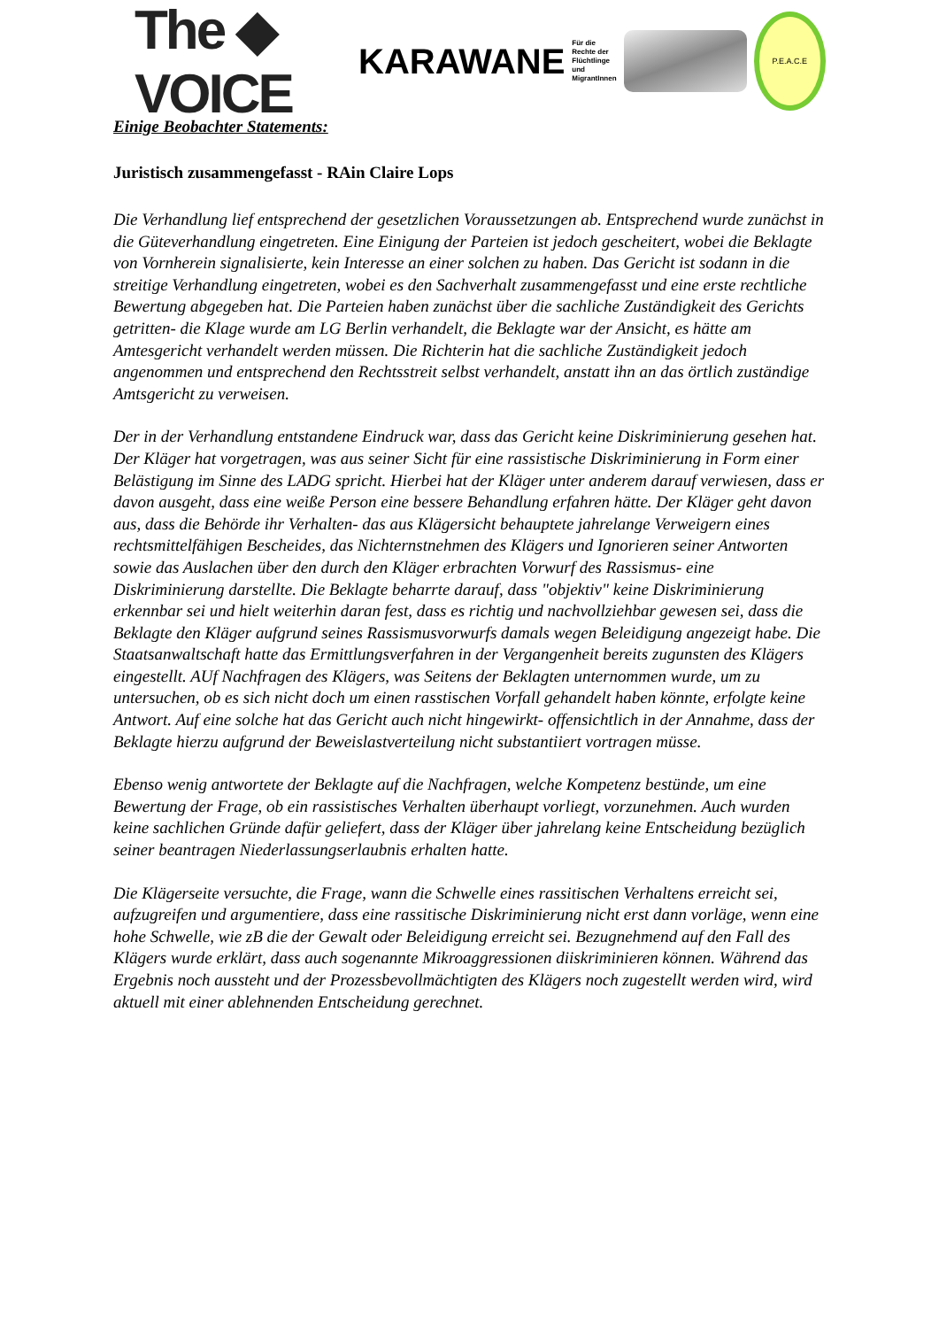The ◆ VOICE KARAWANE Für die Rechte der
Flüchtlinge und
MigrantInnen
P.E.A.C.E
Einige Beobachter Statements:
Juristisch zusammengefasst - RAin Claire Lops
Die Verhandlung lief entsprechend der gesetzlichen Voraussetzungen ab. Entsprechend wurde zunächst in die Güteverhandlung eingetreten. Eine Einigung der Parteien ist jedoch gescheitert, wobei die Beklagte von Vornherein signalisierte, kein Interesse an einer solchen zu haben. Das Gericht ist sodann in die streitige Verhandlung eingetreten, wobei es den Sachverhalt zusammengefasst und eine erste rechtliche Bewertung abgegeben hat. Die Parteien haben zunächst über die sachliche Zuständigkeit des Gerichts getritten- die Klage wurde am LG Berlin verhandelt, die Beklagte war der Ansicht, es hätte am Amtesgericht verhandelt werden müssen. Die Richterin hat die sachliche Zuständigkeit jedoch angenommen und entsprechend den Rechtsstreit selbst verhandelt, anstatt ihn an das örtlich zuständige Amtsgericht zu verweisen.
Der in der Verhandlung entstandene Eindruck war, dass das Gericht keine Diskriminierung gesehen hat. Der Kläger hat vorgetragen, was aus seiner Sicht für eine rassistische Diskriminierung in Form einer Belästigung im Sinne des LADG spricht. Hierbei hat der Kläger unter anderem darauf verwiesen, dass er davon ausgeht, dass eine weiße Person eine bessere Behandlung erfahren hätte. Der Kläger geht davon aus, dass die Behörde ihr Verhalten- das aus Klägersicht behauptete jahrelange Verweigern eines rechtsmittelfähigen Bescheides, das Nichternstnehmen des Klägers und Ignorieren seiner Antworten sowie das Auslachen über den durch den Kläger erbrachten Vorwurf des Rassismus- eine Diskriminierung darstellte. Die Beklagte beharrte darauf, dass "objektiv" keine Diskriminierung erkennbar sei und hielt weiterhin daran fest, dass es richtig und nachvollziehbar gewesen sei, dass die Beklagte den Kläger aufgrund seines Rassismusvorwurfs damals wegen Beleidigung angezeigt habe. Die Staatsanwaltschaft hatte das Ermittlungsverfahren in der Vergangenheit bereits zugunsten des Klägers eingestellt. AUf Nachfragen des Klägers, was Seitens der Beklagten unternommen wurde, um zu untersuchen, ob es sich nicht doch um einen rasstischen Vorfall gehandelt haben könnte, erfolgte keine Antwort. Auf eine solche hat das Gericht auch nicht hingewirkt- offensichtlich in der Annahme, dass der Beklagte hierzu aufgrund der Beweislastverteilung nicht substantiiert vortragen müsse.
Ebenso wenig antwortete der Beklagte auf die Nachfragen, welche Kompetenz bestünde, um eine Bewertung der Frage, ob ein rassistisches Verhalten überhaupt vorliegt, vorzunehmen. Auch wurden keine sachlichen Gründe dafür geliefert, dass der Kläger über jahrelang keine Entscheidung bezüglich seiner beantragen Niederlassungserlaubnis erhalten hatte.
Die Klägerseite versuchte, die Frage, wann die Schwelle eines rassitischen Verhaltens erreicht sei, aufzugreifen und argumentiere, dass eine rassitische Diskriminierung nicht erst dann vorläge, wenn eine hohe Schwelle, wie zB die der Gewalt oder Beleidigung erreicht sei. Bezugnehmend auf den Fall des Klägers wurde erklärt, dass auch sogenannte Mikroaggressionen diiskriminieren können. Während das Ergebnis noch aussteht und der Prozessbevollmächtigten des Klägers noch zugestellt werden wird, wird aktuell mit einer ablehnenden Entscheidung gerechnet.